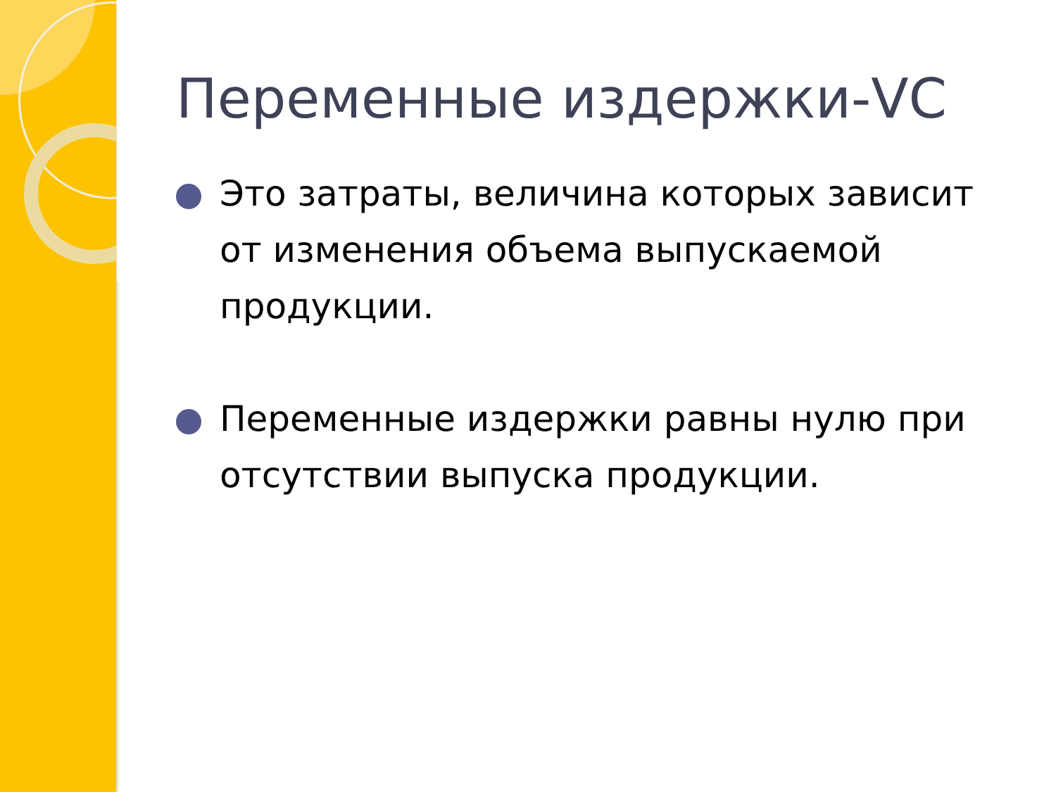Переменные издержки-VC
Это затраты, величина которых зависит от изменения объема выпускаемой продукции.
Переменные издержки равны нулю при отсутствии выпуска продукции.